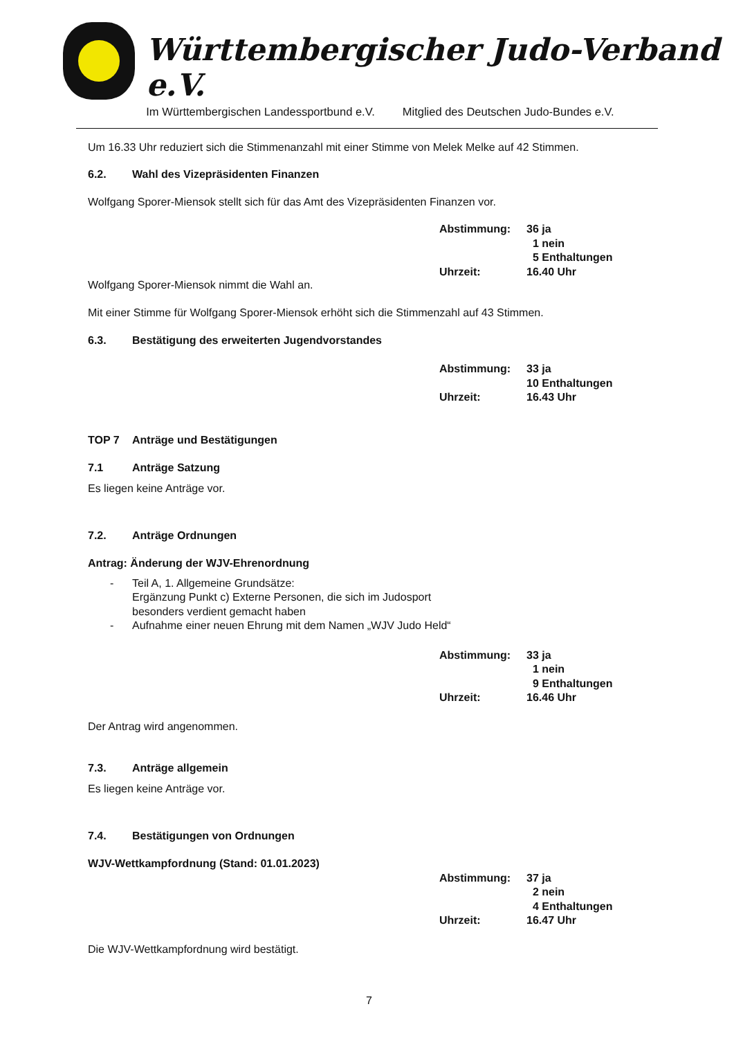Württembergischer Judo-Verband e.V.
Im Württembergischen Landessportbund e.V. Mitglied des Deutschen Judo-Bundes e.V.
Um 16.33 Uhr reduziert sich die Stimmenanzahl mit einer Stimme von Melek Melke auf 42 Stimmen.
6.2. Wahl des Vizepräsidenten Finanzen
Wolfgang Sporer-Miensok stellt sich für das Amt des Vizepräsidenten Finanzen vor.
Abstimmung: 36 ja
1 nein
5 Enthaltungen
Uhrzeit: 16.40 Uhr
Wolfgang Sporer-Miensok nimmt die Wahl an.
Mit einer Stimme für Wolfgang Sporer-Miensok erhöht sich die Stimmenzahl auf 43 Stimmen.
6.3. Bestätigung des erweiterten Jugendvorstandes
Abstimmung: 33 ja
10 Enthaltungen
Uhrzeit: 16.43 Uhr
TOP 7 Anträge und Bestätigungen
7.1 Anträge Satzung
Es liegen keine Anträge vor.
7.2. Anträge Ordnungen
Antrag: Änderung der WJV-Ehrenordnung
- Teil A, 1. Allgemeine Grundsätze:
Ergänzung Punkt c) Externe Personen, die sich im Judosport
besonders verdient gemacht haben
- Aufnahme einer neuen Ehrung mit dem Namen „WJV Judo Held“
Abstimmung: 33 ja
1 nein
9 Enthaltungen
Uhrzeit: 16.46 Uhr
Der Antrag wird angenommen.
7.3. Anträge allgemein
Es liegen keine Anträge vor.
7.4. Bestätigungen von Ordnungen
WJV-Wettkampfordnung (Stand: 01.01.2023)
Abstimmung: 37 ja
2 nein
4 Enthaltungen
Uhrzeit: 16.47 Uhr
Die WJV-Wettkampfordnung wird bestätigt.
7